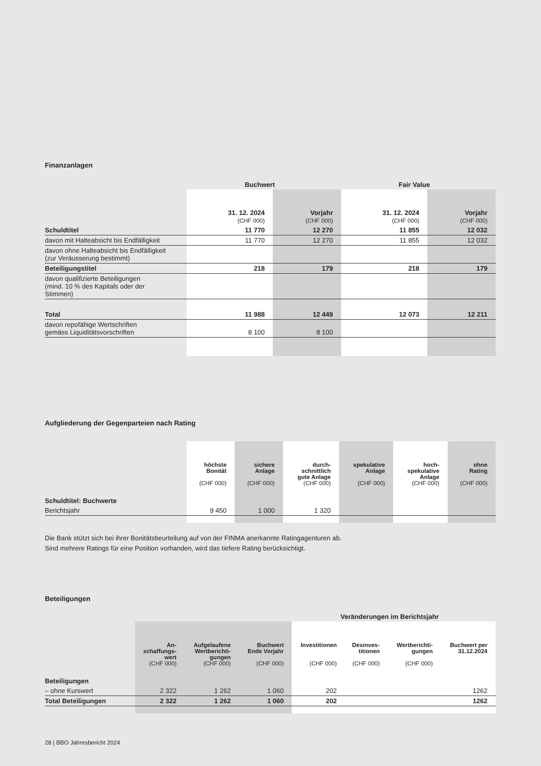Finanzanlagen
| | Buchwert | | Fair Value | |
| --- | --- | --- | --- | --- |
| | 31. 12. 2024 (CHF 000) | Vorjahr (CHF 000) | 31. 12. 2024 (CHF 000) | Vorjahr (CHF 000) |
| Schuldtitel | 11 770 | 12 270 | 11 855 | 12 032 |
| davon mit Halteabsicht bis Endfälligkeit | 11 770 | 12 270 | 11 855 | 12 032 |
| davon ohne Halteabsicht bis Endfälligkeit (zur Veräusserung bestimmt) | | | | |
| Beteiligungstitel | 218 | 179 | 218 | 179 |
| davon qualifizierte Beteiligungen (mind. 10 % des Kapitals oder der Stimmen) | | | | |
| Total | 11 988 | 12 449 | 12 073 | 12 211 |
| davon repofähige Wertschriften gemäss Liquiditätsvorschriften | 8 100 | 8 100 | | |
Aufgliederung der Gegenparteien nach Rating
| | höchste Bonität (CHF 000) | sichere Anlage (CHF 000) | durch- schnittlich gute Anlage (CHF 000) | spekulative Anlage (CHF 000) | hoch- spekulative Anlage (CHF 000) | ohne Rating (CHF 000) |
| Schuldtitel: Buchwerte | | | | | | |
| Berichtsjahr | 9 450 | 1 000 | 1 320 | | | |
Die Bank stützt sich bei ihrer Bonitätsbeurteilung auf von der FINMA anerkannte Ratingagenturen ab.
Sind mehrere Ratings für eine Position vorhanden, wird das tiefere Rating berücksichtigt.
Beteiligungen
| | | | | Veränderungen im Berichtsjahr | | | |
| --- | --- | --- | --- | --- | --- | --- | --- |
| | An- schaffungs- wert (CHF 000) | Aufgelaufene Wertberichti- gungen (CHF 000) | Buchwert Ende Vorjahr (CHF 000) | Investitionen (CHF 000) | Desinves- titionen (CHF 000) | Wertberichti- gungen (CHF 000) | Buchwert per 31.12.2024 |
| Beteiligungen | | | | | | | |
| – ohne Kurswert | 2 322 | 1 262 | 1 060 | 202 | | | 1262 |
| Total Beteiligungen | 2 322 | 1 262 | 1 060 | 202 | | | 1262 |
28 | BBO Jahresbericht 2024